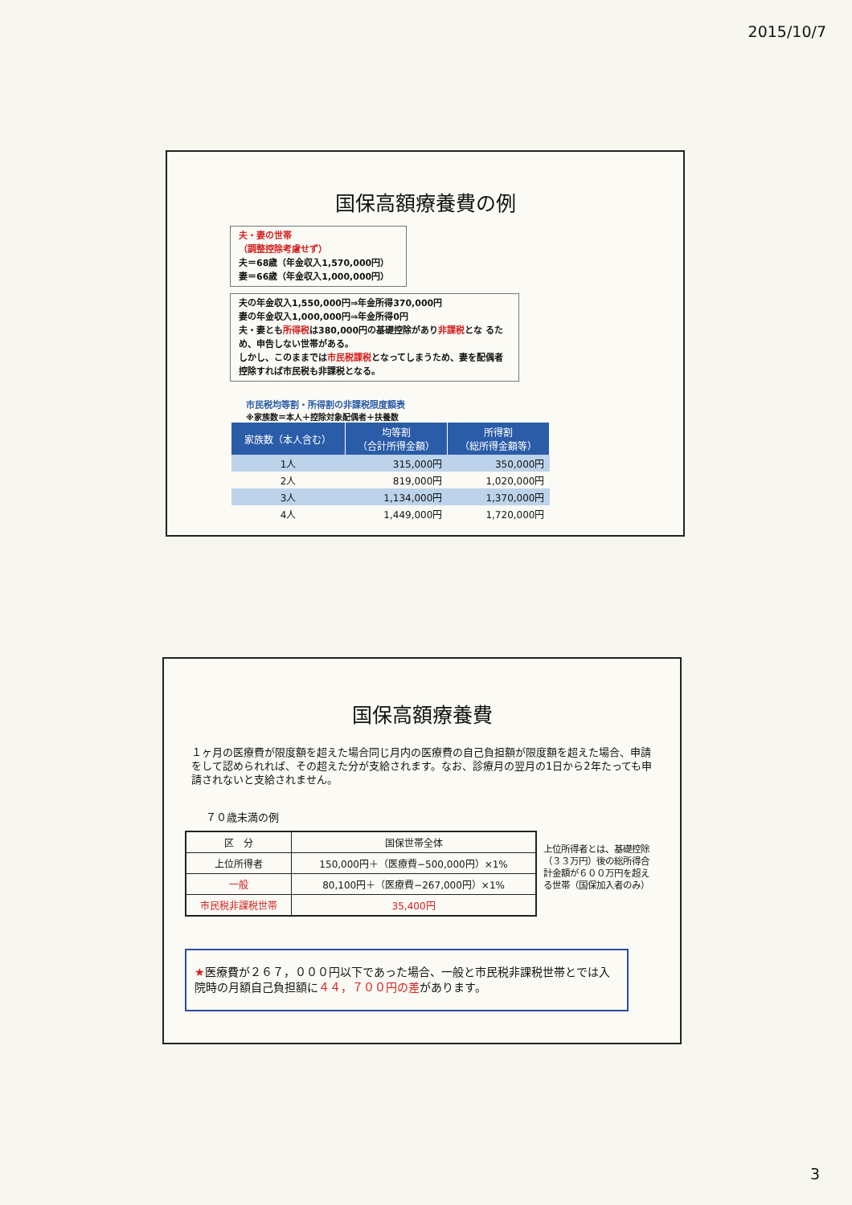2015/10/7
国保高額療養費の例
夫・妻の世帯
（調整控除考慮せず）
夫＝68歳（年金収入1,570,000円）
妻＝66歳（年金収入1,000,000円）
夫の年金収入1,550,000円⇒年金所得370,000円
妻の年金収入1,000,000円⇒年金所得0円
夫・妻とも所得税は380,000円の基礎控除があり非課税とな るため、申告しない世帯がある。
しかし、このままでは市民税課税となってしまうため、妻を配偶者控除すれば市民税も非課税となる。
市民税均等割・所得割の非課税限度額表
※家族数＝本人＋控除対象配偶者＋扶養数
| 家族数（本人含む） | 均等割 （合計所得金額） | 所得割 （総所得金額等） |
| --- | --- | --- |
| 1人 | 315,000円 | 350,000円 |
| 2人 | 819,000円 | 1,020,000円 |
| 3人 | 1,134,000円 | 1,370,000円 |
| 4人 | 1,449,000円 | 1,720,000円 |
国保高額療養費
１ヶ月の医療費が限度額を超えた場合同じ月内の医療費の自己負担額が限度額を超えた場合、申請をして認められれば、その超えた分が支給されます。なお、診療月の翌月の1日から2年たっても申請されないと支給されません。
７０歳未満の例
| 区 分 | 国保世帯全体 |
| --- | --- |
| 上位所得者 | 150,000円＋（医療費−500,000円）×1% |
| 一般 | 80,100円＋（医療費−267,000円）×1% |
| 市民税非課税世帯 | 35,400円 |
上位所得者とは、基礎控除（３３万円）後の総所得合計金額が６００万円を超える世帯（国保加入者のみ）
★医療費が２６７，０００円以下であった場合、一般と市民税非課税世帯とでは入院時の月額自己負担額に４４，７００円の差があります。
3